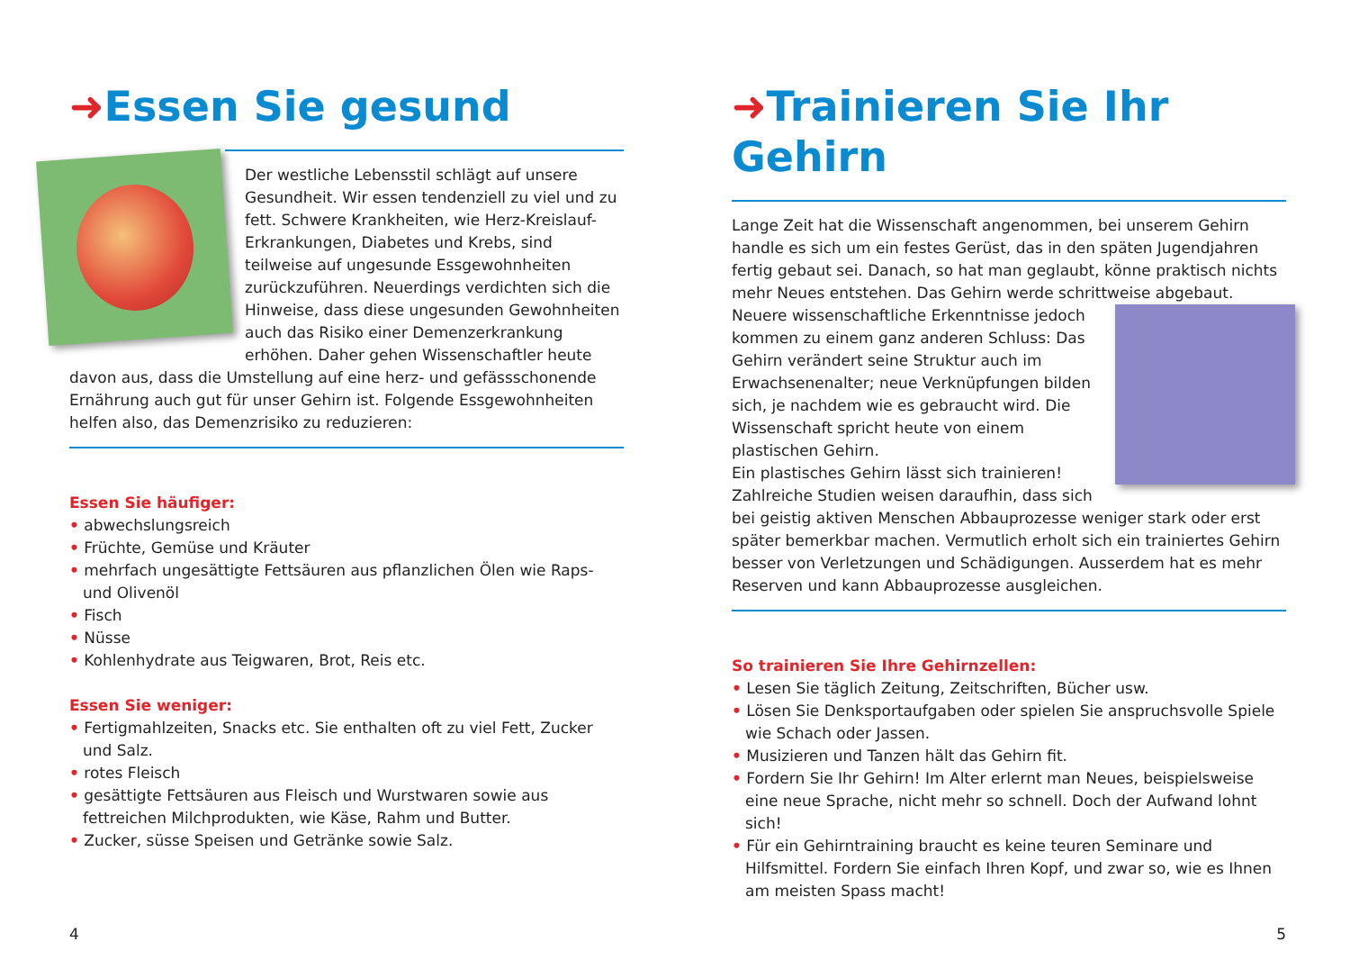➜Essen Sie gesund
Der westliche Lebensstil schlägt auf unsere Gesundheit. Wir essen tendenziell zu viel und zu fett. Schwere Krankheiten, wie Herz-Kreislauf-Erkrankungen, Diabetes und Krebs, sind teilweise auf ungesunde Essgewohnheiten zurückzuführen. Neuerdings verdichten sich die Hinweise, dass diese ungesunden Gewohnheiten auch das Risiko einer Demenzerkrankung erhöhen. Daher gehen Wissenschaftler heute davon aus, dass die Umstellung auf eine herz- und gefässschonende Ernährung auch gut für unser Gehirn ist. Folgende Essgewohnheiten helfen also, das Demenzrisiko zu reduzieren:
Essen Sie häufiger:
• abwechslungsreich
• Früchte, Gemüse und Kräuter
• mehrfach ungesättigte Fettsäuren aus pflanzlichen Ölen wie Raps- und Olivenöl
• Fisch
• Nüsse
• Kohlenhydrate aus Teigwaren, Brot, Reis etc.
Essen Sie weniger:
• Fertigmahlzeiten, Snacks etc. Sie enthalten oft zu viel Fett, Zucker und Salz.
• rotes Fleisch
• gesättigte Fettsäuren aus Fleisch und Wurstwaren sowie aus fettreichen Milchprodukten, wie Käse, Rahm und Butter.
• Zucker, süsse Speisen und Getränke sowie Salz.
4
➜Trainieren Sie Ihr Gehirn
Lange Zeit hat die Wissenschaft angenommen, bei unserem Gehirn handle es sich um ein festes Gerüst, das in den späten Jugendjahren fertig gebaut sei. Danach, so hat man geglaubt, könne praktisch nichts mehr Neues entstehen. Das Gehirn werde schrittweise abgebaut.
Neuere wissenschaftliche Erkenntnisse jedoch kommen zu einem ganz anderen Schluss: Das Gehirn verändert seine Struktur auch im Erwachsenenalter; neue Verknüpfungen bilden sich, je nachdem wie es gebraucht wird. Die Wissenschaft spricht heute von einem plastischen Gehirn.
Ein plastisches Gehirn lässt sich trainieren! Zahlreiche Studien weisen daraufhin, dass sich bei geistig aktiven Menschen Abbauprozesse weniger stark oder erst später bemerkbar machen. Vermutlich erholt sich ein trainiertes Gehirn besser von Verletzungen und Schädigungen. Ausserdem hat es mehr Reserven und kann Abbauprozesse ausgleichen.
So trainieren Sie Ihre Gehirnzellen:
• Lesen Sie täglich Zeitung, Zeitschriften, Bücher usw.
• Lösen Sie Denksportaufgaben oder spielen Sie anspruchsvolle Spiele wie Schach oder Jassen.
• Musizieren und Tanzen hält das Gehirn fit.
• Fordern Sie Ihr Gehirn! Im Alter erlernt man Neues, beispielsweise eine neue Sprache, nicht mehr so schnell. Doch der Aufwand lohnt sich!
• Für ein Gehirntraining braucht es keine teuren Seminare und Hilfsmittel. Fordern Sie einfach Ihren Kopf, und zwar so, wie es Ihnen am meisten Spass macht!
5